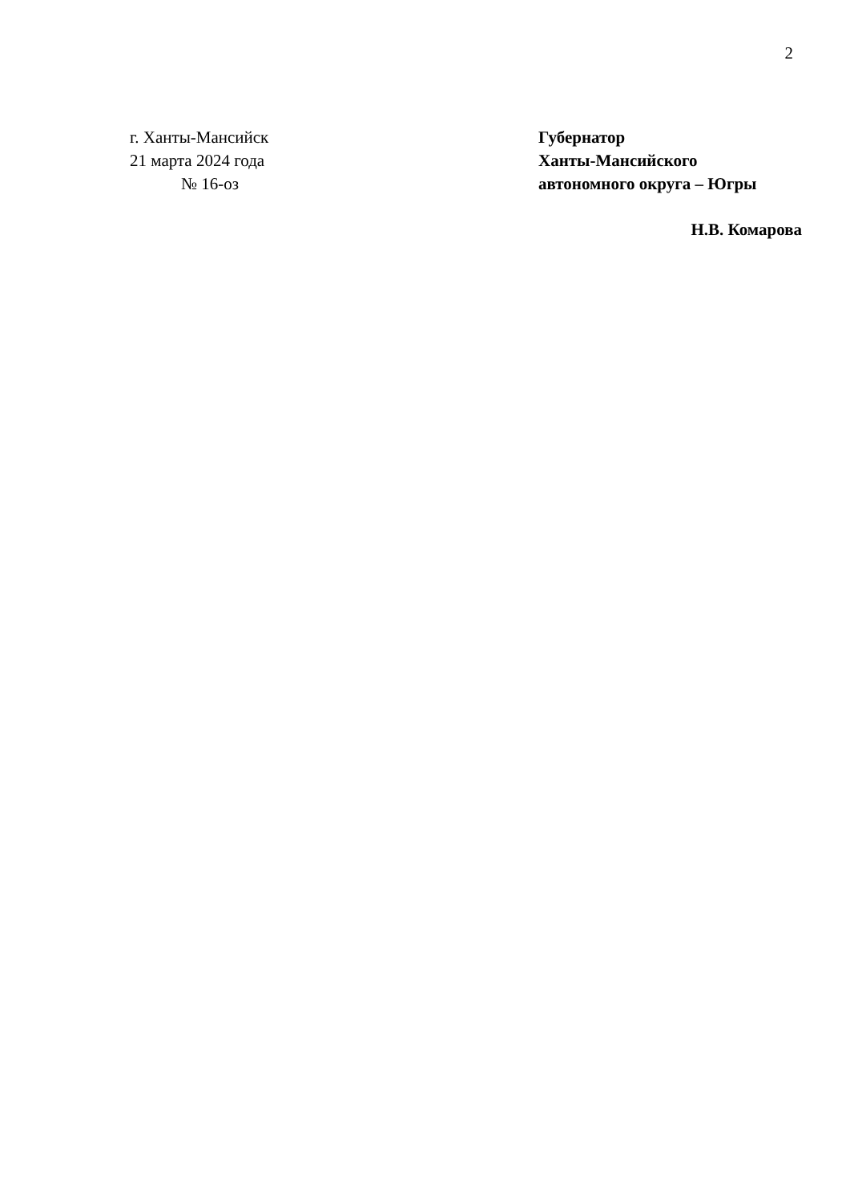2
г. Ханты-Мансийск
21 марта 2024 года
№ 16-оз
Губернатор
Ханты-Мансийского
автономного округа – Югры
Н.В. Комарова